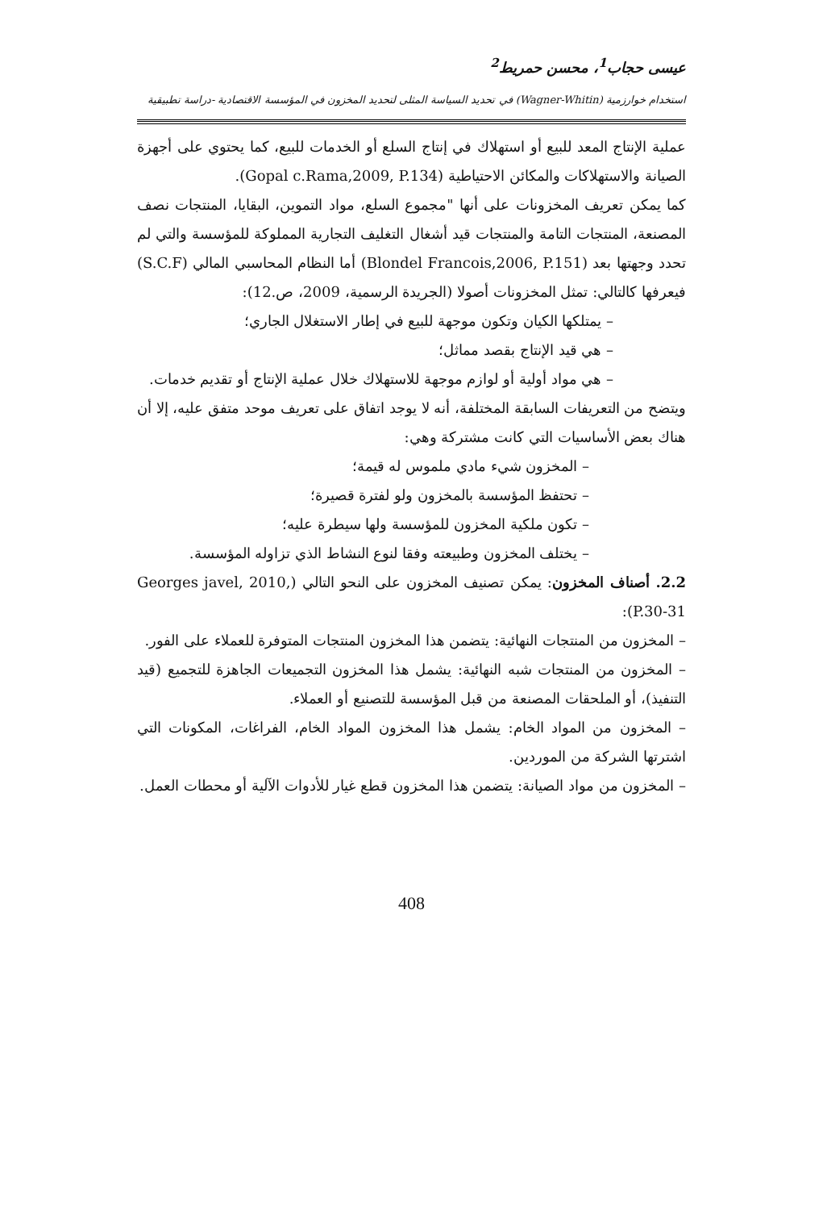عيسى حجاب<sup>1</sup>، محسن حمريط<sup>2</sup>
استخدام خوارزمية (Wagner-Whitin) في تحديد السياسة المثلى لتحديد المخزون في المؤسسة الاقتصادية -دراسة تطبيقية
عملية الإنتاج المعد للبيع أو استهلاك في إنتاج السلع أو الخدمات للبيع، كما يحتوي على أجهزة الصيانة والاستهلاكات والمكائن الاحتياطية (Gopal c.Rama,2009, P.134).
كما يمكن تعريف المخزونات على أنها "مجموع السلع، مواد التموين، البقايا، المنتجات نصف المصنعة، المنتجات التامة والمنتجات قيد أشغال التغليف التجارية المملوكة للمؤسسة والتي لم تحدد وجهتها بعد (Blondel Francois,2006, P.151) أما النظام المحاسبي المالي (S.C.F) فيعرفها كالتالي: تمثل المخزونات أصولا (الجريدة الرسمية، 2009، ص.12):
– يمتلكها الكيان وتكون موجهة للبيع في إطار الاستغلال الجاري؛
– هي قيد الإنتاج بقصد مماثل؛
– هي مواد أولية أو لوازم موجهة للاستهلاك خلال عملية الإنتاج أو تقديم خدمات.
ويتضح من التعريفات السابقة المختلفة، أنه لا يوجد اتفاق على تعريف موحد متفق عليه، إلا أن هناك بعض الأساسيات التي كانت مشتركة وهي:
– المخزون شيء مادي ملموس له قيمة؛
– تحتفظ المؤسسة بالمخزون ولو لفترة قصيرة؛
– تكون ملكية المخزون للمؤسسة ولها سيطرة عليه؛
– يختلف المخزون وطبيعته وفقا لنوع النشاط الذي تزاوله المؤسسة.
2.2. أصناف المخزون: يمكن تصنيف المخزون على النحو التالي (Georges javel, 2010, P.30-31):
– المخزون من المنتجات النهائية: يتضمن هذا المخزون المنتجات المتوفرة للعملاء على الفور.
– المخزون من المنتجات شبه النهائية: يشمل هذا المخزون التجميعات الجاهزة للتجميع (قيد التنفيذ)، أو الملحقات المصنعة من قبل المؤسسة للتصنيع أو العملاء.
– المخزون من المواد الخام: يشمل هذا المخزون المواد الخام، الفراغات، المكونات التي اشترتها الشركة من الموردين.
– المخزون من مواد الصيانة: يتضمن هذا المخزون قطع غيار للأدوات الآلية أو محطات العمل.
408